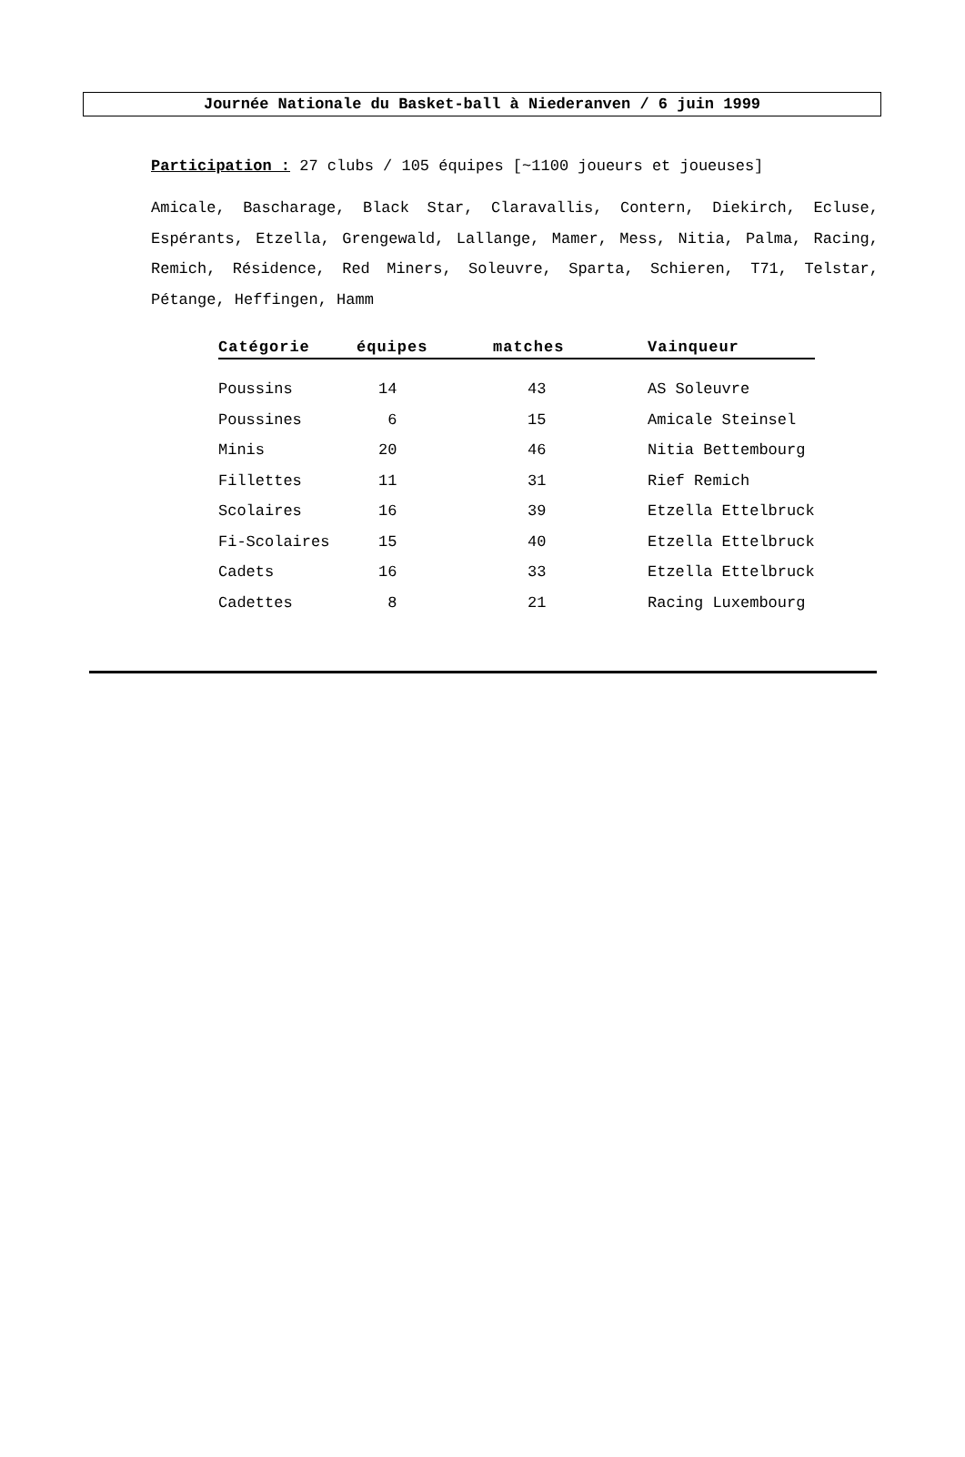Journée Nationale du Basket-ball à Niederanven / 6 juin 1999
Participation : 27 clubs / 105 équipes [~1100 joueurs et joueuses]
Amicale, Bascharage, Black Star, Claravallis, Contern, Diekirch, Ecluse, Espérants, Etzella, Grengewald, Lallange, Mamer, Mess, Nitia, Palma, Racing, Remich, Résidence, Red Miners, Soleuvre, Sparta, Schieren, T71, Telstar, Pétange, Heffingen, Hamm
| Catégorie | équipes | matches | Vainqueur |
| --- | --- | --- | --- |
| Poussins | 14 | 43 | AS Soleuvre |
| Poussines | 6 | 15 | Amicale Steinsel |
| Minis | 20 | 46 | Nitia Bettembourg |
| Fillettes | 11 | 31 | Rief Remich |
| Scolaires | 16 | 39 | Etzella Ettelbruck |
| Fi-Scolaires | 15 | 40 | Etzella Ettelbruck |
| Cadets | 16 | 33 | Etzella Ettelbruck |
| Cadettes | 8 | 21 | Racing Luxembourg |